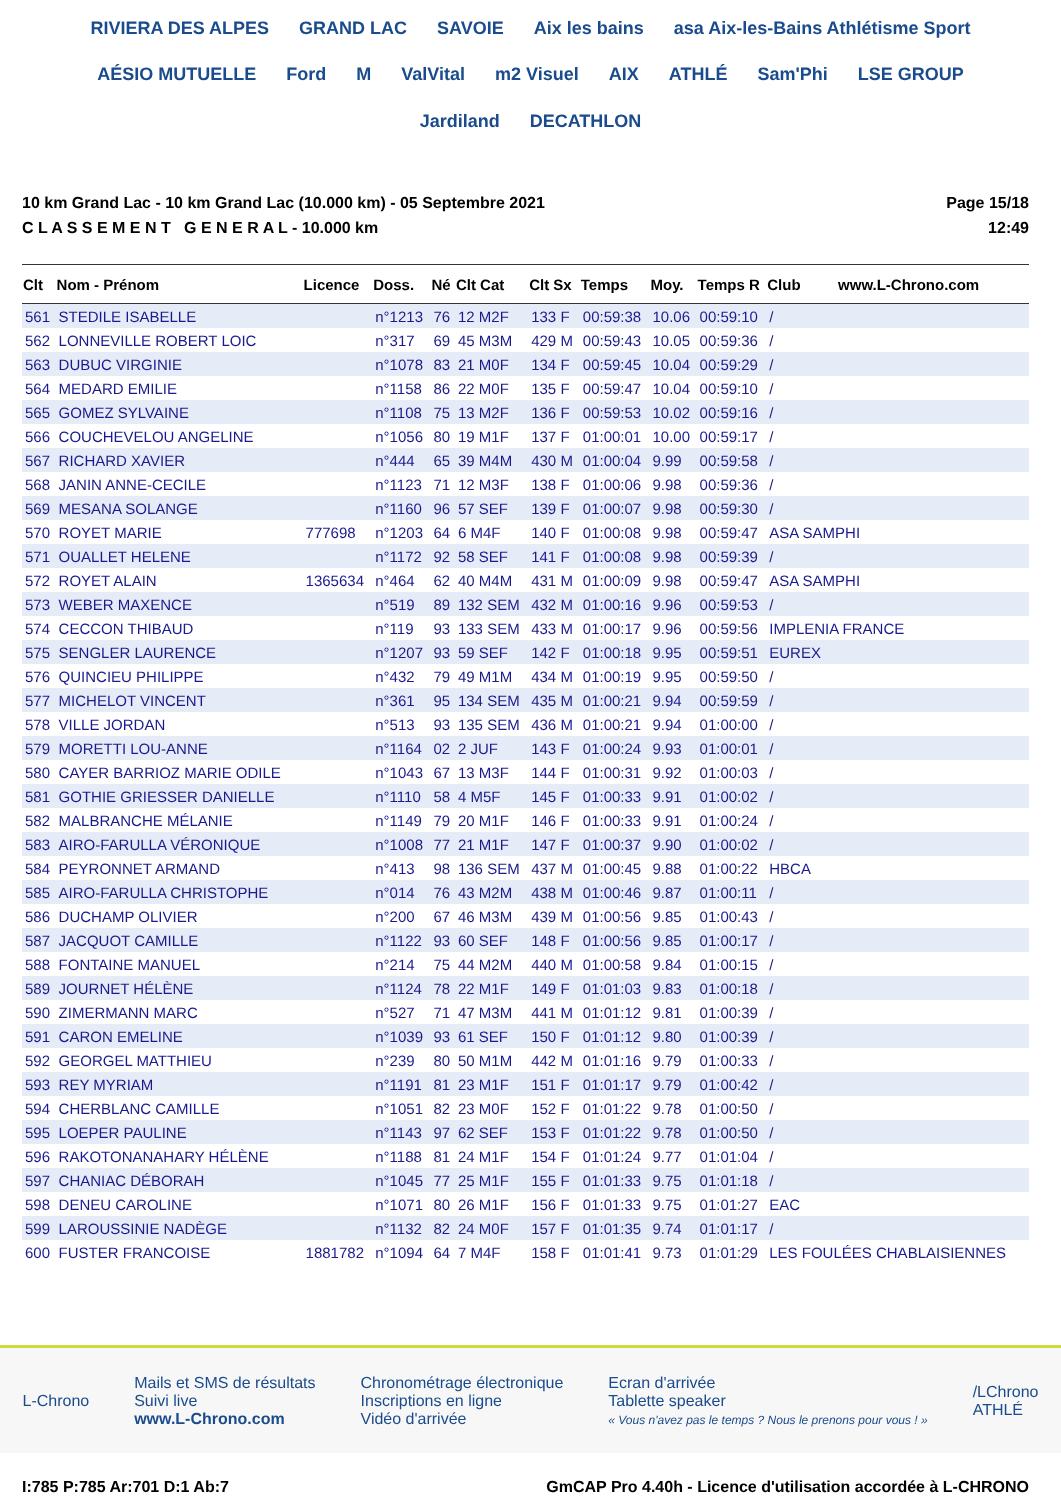RIVIERA DES ALPES GRAND LAC SAVOIE Aix les bains asa Aix-les-Bains Athlétisme Sport AÉSIO MUTUELLE Ford M ValVital m2 Visuel AIX ATHLÉ Sam'Phi LSE GROUP Jardiland DECATHLON
10 km Grand Lac - 10 km Grand Lac (10.000 km) - 05 Septembre 2021
C L A S S E M E N T G E N E R A L - 10.000 km
Page 15/18
12:49
| Clt | Nom - Prénom | Licence | Doss. | Né | Clt Cat | Clt Sx | Temps | Moy. | Temps R | Club www.L-Chrono.com |
| --- | --- | --- | --- | --- | --- | --- | --- | --- | --- | --- |
| 561 | STEDILE ISABELLE | | n°1213 | 76 | 12 M2F | 133 F | 00:59:38 | 10.06 | 00:59:10 | / |
| 562 | LONNEVILLE ROBERT LOIC | | n°317 | 69 | 45 M3M | 429 M | 00:59:43 | 10.05 | 00:59:36 | / |
| 563 | DUBUC VIRGINIE | | n°1078 | 83 | 21 M0F | 134 F | 00:59:45 | 10.04 | 00:59:29 | / |
| 564 | MEDARD EMILIE | | n°1158 | 86 | 22 M0F | 135 F | 00:59:47 | 10.04 | 00:59:10 | / |
| 565 | GOMEZ SYLVAINE | | n°1108 | 75 | 13 M2F | 136 F | 00:59:53 | 10.02 | 00:59:16 | / |
| 566 | COUCHEVELOU ANGELINE | | n°1056 | 80 | 19 M1F | 137 F | 01:00:01 | 10.00 | 00:59:17 | / |
| 567 | RICHARD XAVIER | | n°444 | 65 | 39 M4M | 430 M | 01:00:04 | 9.99 | 00:59:58 | / |
| 568 | JANIN ANNE-CECILE | | n°1123 | 71 | 12 M3F | 138 F | 01:00:06 | 9.98 | 00:59:36 | / |
| 569 | MESANA SOLANGE | | n°1160 | 96 | 57 SEF | 139 F | 01:00:07 | 9.98 | 00:59:30 | / |
| 570 | ROYET MARIE | 777698 | n°1203 | 64 | 6 M4F | 140 F | 01:00:08 | 9.98 | 00:59:47 | ASA SAMPHI |
| 571 | OUALLET HELENE | | n°1172 | 92 | 58 SEF | 141 F | 01:00:08 | 9.98 | 00:59:39 | / |
| 572 | ROYET ALAIN | 1365634 | n°464 | 62 | 40 M4M | 431 M | 01:00:09 | 9.98 | 00:59:47 | ASA SAMPHI |
| 573 | WEBER MAXENCE | | n°519 | 89 | 132 SEM | 432 M | 01:00:16 | 9.96 | 00:59:53 | / |
| 574 | CECCON THIBAUD | | n°119 | 93 | 133 SEM | 433 M | 01:00:17 | 9.96 | 00:59:56 | IMPLENIA FRANCE |
| 575 | SENGLER LAURENCE | | n°1207 | 93 | 59 SEF | 142 F | 01:00:18 | 9.95 | 00:59:51 | EUREX |
| 576 | QUINCIEU PHILIPPE | | n°432 | 79 | 49 M1M | 434 M | 01:00:19 | 9.95 | 00:59:50 | / |
| 577 | MICHELOT VINCENT | | n°361 | 95 | 134 SEM | 435 M | 01:00:21 | 9.94 | 00:59:59 | / |
| 578 | VILLE JORDAN | | n°513 | 93 | 135 SEM | 436 M | 01:00:21 | 9.94 | 01:00:00 | / |
| 579 | MORETTI LOU-ANNE | | n°1164 | 02 | 2 JUF | 143 F | 01:00:24 | 9.93 | 01:00:01 | / |
| 580 | CAYER BARRIOZ MARIE ODILE | | n°1043 | 67 | 13 M3F | 144 F | 01:00:31 | 9.92 | 01:00:03 | / |
| 581 | GOTHIE GRIESSER DANIELLE | | n°1110 | 58 | 4 M5F | 145 F | 01:00:33 | 9.91 | 01:00:02 | / |
| 582 | MALBRANCHE MÉLANIE | | n°1149 | 79 | 20 M1F | 146 F | 01:00:33 | 9.91 | 01:00:24 | / |
| 583 | AIRO-FARULLA VÉRONIQUE | | n°1008 | 77 | 21 M1F | 147 F | 01:00:37 | 9.90 | 01:00:02 | / |
| 584 | PEYRONNET ARMAND | | n°413 | 98 | 136 SEM | 437 M | 01:00:45 | 9.88 | 01:00:22 | HBCA |
| 585 | AIRO-FARULLA CHRISTOPHE | | n°014 | 76 | 43 M2M | 438 M | 01:00:46 | 9.87 | 01:00:11 | / |
| 586 | DUCHAMP OLIVIER | | n°200 | 67 | 46 M3M | 439 M | 01:00:56 | 9.85 | 01:00:43 | / |
| 587 | JACQUOT CAMILLE | | n°1122 | 93 | 60 SEF | 148 F | 01:00:56 | 9.85 | 01:00:17 | / |
| 588 | FONTAINE MANUEL | | n°214 | 75 | 44 M2M | 440 M | 01:00:58 | 9.84 | 01:00:15 | / |
| 589 | JOURNET HÉLÈNE | | n°1124 | 78 | 22 M1F | 149 F | 01:01:03 | 9.83 | 01:00:18 | / |
| 590 | ZIMERMANN MARC | | n°527 | 71 | 47 M3M | 441 M | 01:01:12 | 9.81 | 01:00:39 | / |
| 591 | CARON EMELINE | | n°1039 | 93 | 61 SEF | 150 F | 01:01:12 | 9.80 | 01:00:39 | / |
| 592 | GEORGEL MATTHIEU | | n°239 | 80 | 50 M1M | 442 M | 01:01:16 | 9.79 | 01:00:33 | / |
| 593 | REY MYRIAM | | n°1191 | 81 | 23 M1F | 151 F | 01:01:17 | 9.79 | 01:00:42 | / |
| 594 | CHERBLANC CAMILLE | | n°1051 | 82 | 23 M0F | 152 F | 01:01:22 | 9.78 | 01:00:50 | / |
| 595 | LOEPER PAULINE | | n°1143 | 97 | 62 SEF | 153 F | 01:01:22 | 9.78 | 01:00:50 | / |
| 596 | RAKOTONANAHARY HÉLÈNE | | n°1188 | 81 | 24 M1F | 154 F | 01:01:24 | 9.77 | 01:01:04 | / |
| 597 | CHANIAC DÉBORAH | | n°1045 | 77 | 25 M1F | 155 F | 01:01:33 | 9.75 | 01:01:18 | / |
| 598 | DENEU CAROLINE | | n°1071 | 80 | 26 M1F | 156 F | 01:01:33 | 9.75 | 01:01:27 | EAC |
| 599 | LAROUSSINIE NADÈGE | | n°1132 | 82 | 24 M0F | 157 F | 01:01:35 | 9.74 | 01:01:17 | / |
| 600 | FUSTER FRANCOISE | 1881782 | n°1094 | 64 | 7 M4F | 158 F | 01:01:41 | 9.73 | 01:01:29 | LES FOULÉES CHABLAISIENNES |
L-Chrono
Mails et SMS de résultats
Suivi live
www.L-Chrono.com
Chronométrage électronique
Inscriptions en ligne
Vidéo d'arrivée
Ecran d'arrivée
Tablette speaker
« Vous n'avez pas le temps ? Nous le prenons pour vous ! »
/LChrono
ATHLÉ
I:785 P:785 Ar:701 D:1 Ab:7 GmCAP Pro 4.40h - Licence d'utilisation accordée à L-CHRONO